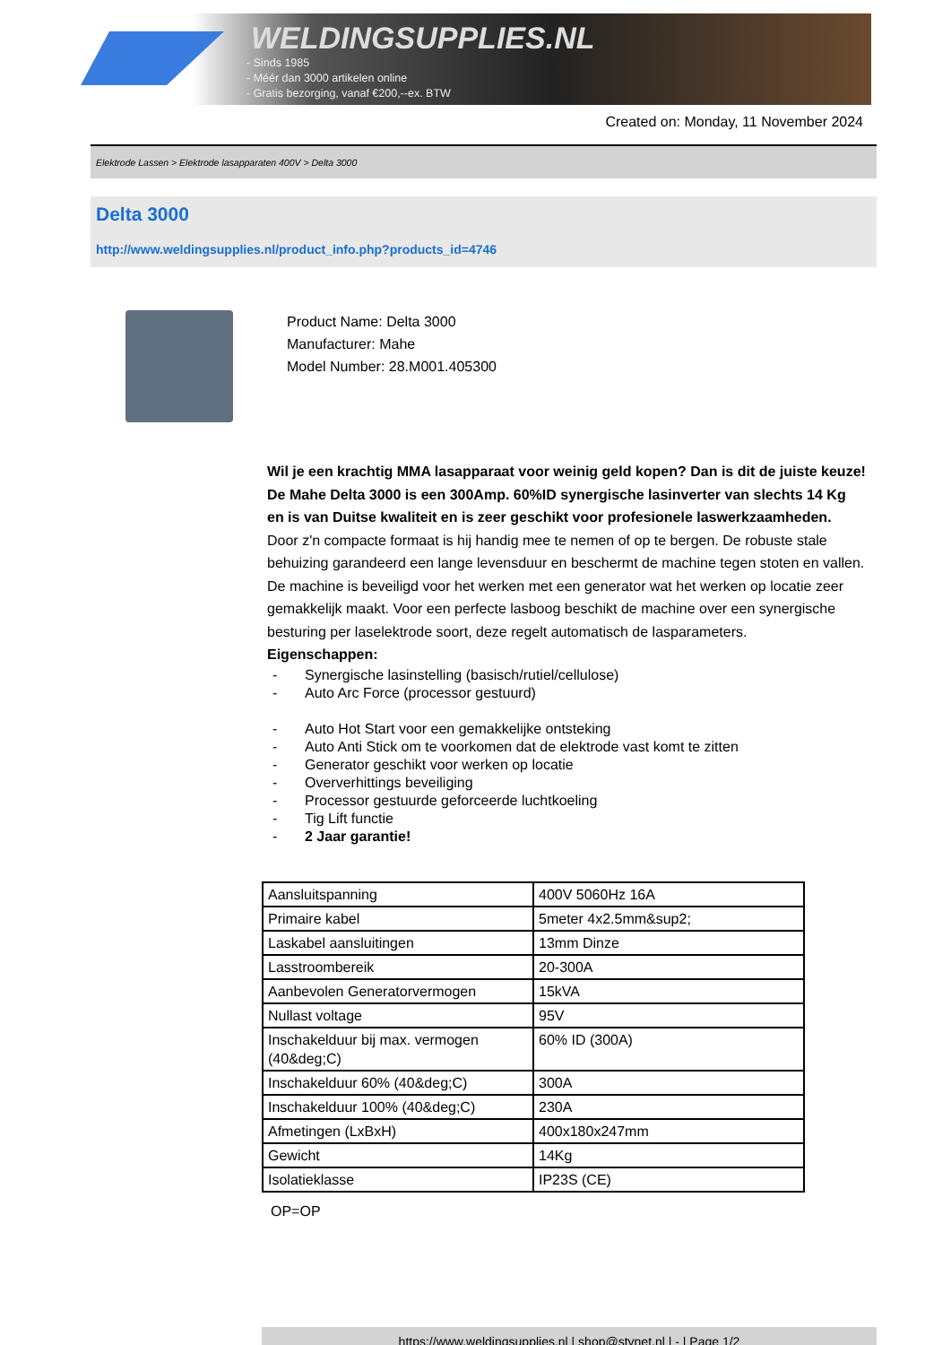WELDINGSUPPLIES.NL
- Sinds 1985
- Méér dan 3000 artikelen online
- Gratis bezorging, vanaf €200,--ex. BTW
Created on: Monday, 11 November 2024
Elektrode Lassen > Elektrode lasapparaten 400V > Delta 3000
Delta 3000
http://www.weldingsupplies.nl/product_info.php?products_id=4746
Product Name: Delta 3000
Manufacturer: Mahe
Model Number: 28.M001.405300
Wil je een krachtig MMA lasapparaat voor weinig geld kopen? Dan is dit de juiste keuze! De Mahe Delta 3000 is een 300Amp. 60%ID synergische lasinverter van slechts 14 Kg en is van Duitse kwaliteit en is zeer geschikt voor profesionele laswerkzaamheden. Door z'n compacte formaat is hij handig mee te nemen of op te bergen. De robuste stale behuizing garandeerd een lange levensduur en beschermt de machine tegen stoten en vallen. De machine is beveiligd voor het werken met een generator wat het werken op locatie zeer gemakkelijk maakt. Voor een perfecte lasboog beschikt de machine over een synergische besturing per laselektrode soort, deze regelt automatisch de lasparameters. Eigenschappen:
- Synergische lasinstelling (basisch/rutiel/cellulose)
- Auto Arc Force (processor gestuurd)
- Auto Hot Start voor een gemakkelijke ontsteking
- Auto Anti Stick om te voorkomen dat de elektrode vast komt te zitten
- Generator geschikt voor werken op locatie
- Oververhittings beveiliging
- Processor gestuurde geforceerde luchtkoeling
- Tig Lift functie
- 2 Jaar garantie!
| Aansluitspanning | 400V 5060Hz 16A |
| Primaire kabel | 5meter 4x2.5mm&sup2; |
| Laskabel aansluitingen | 13mm Dinze |
| Lasstroombereik | 20-300A |
| Aanbevolen Generatorvermogen | 15kVA |
| Nullast voltage | 95V |
| Inschakelduur bij max. vermogen (40&deg;C) | 60% ID (300A) |
| Inschakelduur 60% (40&deg;C) | 300A |
| Inschakelduur 100% (40&deg;C) | 230A |
| Afmetingen (LxBxH) | 400x180x247mm |
| Gewicht | 14Kg |
| Isolatieklasse | IP23S (CE) |
OP=OP
https://www.weldingsupplies.nl | shop@stvnet.nl | - | Page 1/2